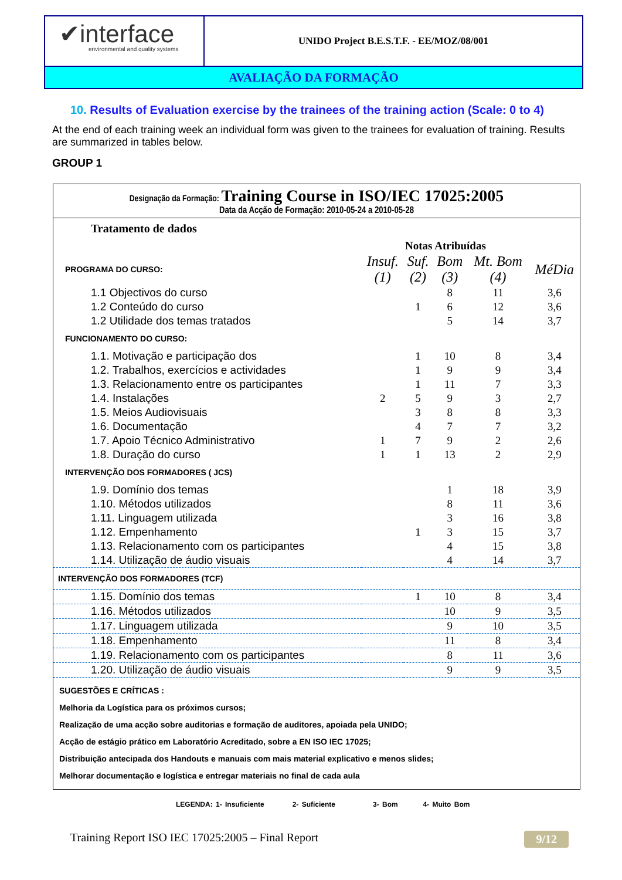✔interface
environmental and quality systems
UNIDO Project B.E.S.T.F. - EE/MOZ/08/001
AVALIAÇÃO DA FORMAÇÃO
10. Results of Evaluation exercise by the trainees of the training action (Scale: 0 to 4)
At the end of each training week an individual form was given to the trainees for evaluation of training. Results are summarized in tables below.
GROUP 1
Designação da Formação: Training Course in ISO/IEC 17025:2005
Data da Acção de Formação: 2010-05-24 a 2010-05-28
| Tratamento de dados | | | | | |
| | Notas Atribuídas | | | | |
| PROGRAMA DO CURSO: | Insuf. (1) | Suf. (2) | Bom (3) | Mt. Bom (4) | MéDia |
| 1.1 Objectivos do curso | | | 8 | 11 | 3,6 |
| 1.2 Conteúdo do curso | | 1 | 6 | 12 | 3,6 |
| 1.2 Utilidade dos temas tratados | | | 5 | 14 | 3,7 |
| FUNCIONAMENTO DO CURSO: | | | | | |
| 1.1. Motivação e participação dos | | 1 | 10 | 8 | 3,4 |
| 1.2. Trabalhos, exercícios e actividades | | 1 | 9 | 9 | 3,4 |
| 1.3. Relacionamento entre os participantes | | 1 | 11 | 7 | 3,3 |
| 1.4. Instalações | 2 | 5 | 9 | 3 | 2,7 |
| 1.5. Meios Audiovisuais | | 3 | 8 | 8 | 3,3 |
| 1.6. Documentação | | 4 | 7 | 7 | 3,2 |
| 1.7. Apoio Técnico Administrativo | 1 | 7 | 9 | 2 | 2,6 |
| 1.8. Duração do curso | 1 | 1 | 13 | 2 | 2,9 |
| INTERVENÇÃO DOS FORMADORES ( JCS) | | | | | |
| 1.9. Domínio dos temas | | | 1 | 18 | 3,9 |
| 1.10. Métodos utilizados | | | 8 | 11 | 3,6 |
| 1.11. Linguagem utilizada | | | 3 | 16 | 3,8 |
| 1.12. Empenhamento | | 1 | 3 | 15 | 3,7 |
| 1.13. Relacionamento com os participantes | | | 4 | 15 | 3,8 |
| 1.14. Utilização de áudio visuais | | | 4 | 14 | 3,7 |
| INTERVENÇÃO DOS FORMADORES (TCF) | | | | | |
| 1.15. Domínio dos temas | | 1 | 10 | 8 | 3,4 |
| 1.16. Métodos utilizados | | | 10 | 9 | 3,5 |
| 1.17. Linguagem utilizada | | | 9 | 10 | 3,5 |
| 1.18. Empenhamento | | | 11 | 8 | 3,4 |
| 1.19. Relacionamento com os participantes | | | 8 | 11 | 3,6 |
| 1.20. Utilização de áudio visuais | | | 9 | 9 | 3,5 |
SUGESTÕES E CRÍTICAS :
Melhoria da Logística para os próximos cursos;
Realização de uma acção sobre auditorias e formação de auditores, apoiada pela UNIDO;
Acção de estágio prático em Laboratório Acreditado, sobre a EN ISO IEC 17025;
Distribuição antecipada dos Handouts e manuais com mais material explicativo e menos slides;
Melhorar documentação e logística e entregar materiais no final de cada aula
LEGENDA: 1- Insuficiente 2- Suficiente 3- Bom 4- Muito Bom
Training Report ISO IEC 17025:2005 – Final Report 9/12